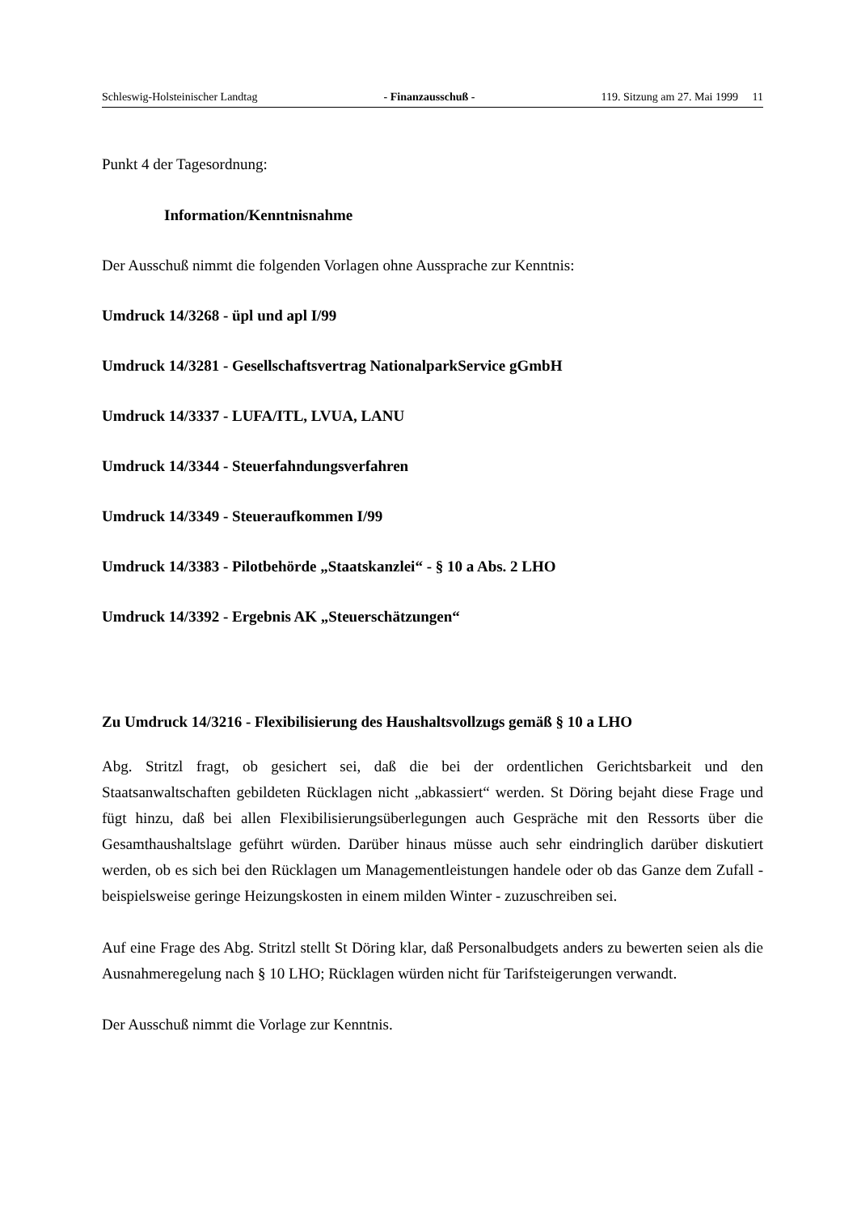Schleswig-Holsteinischer Landtag - Finanzausschuß - 119. Sitzung am 27. Mai 1999 11
Punkt 4 der Tagesordnung:
Information/Kenntnisnahme
Der Ausschuß nimmt die folgenden Vorlagen ohne Aussprache zur Kenntnis:
Umdruck 14/3268 - üpl und apl I/99
Umdruck 14/3281 - Gesellschaftsvertrag NationalparkService gGmbH
Umdruck 14/3337 - LUFA/ITL, LVUA, LANU
Umdruck 14/3344 - Steuerfahndungsverfahren
Umdruck 14/3349 - Steueraufkommen I/99
Umdruck 14/3383 - Pilotbehörde „Staatskanzlei“ - § 10 a Abs. 2 LHO
Umdruck 14/3392 - Ergebnis AK „Steuerschätzungen“
Zu Umdruck 14/3216 - Flexibilisierung des Haushaltsvollzugs gemäß § 10 a LHO
Abg. Stritzl fragt, ob gesichert sei, daß die bei der ordentlichen Gerichtsbarkeit und den Staatsanwaltschaften gebildeten Rücklagen nicht „abkassiert“ werden. St Döring bejaht diese Frage und fügt hinzu, daß bei allen Flexibilisierungsüberlegungen auch Gespräche mit den Ressorts über die Gesamthaushaltslage geführt würden. Darüber hinaus müsse auch sehr eindringlich darüber diskutiert werden, ob es sich bei den Rücklagen um Managementleistungen handele oder ob das Ganze dem Zufall - beispielsweise geringe Heizungskosten in einem milden Winter - zuzuschreiben sei.
Auf eine Frage des Abg. Stritzl stellt St Döring klar, daß Personalbudgets anders zu bewerten seien als die Ausnahmeregelung nach § 10 LHO; Rücklagen würden nicht für Tarifsteigerungen verwandt.
Der Ausschuß nimmt die Vorlage zur Kenntnis.